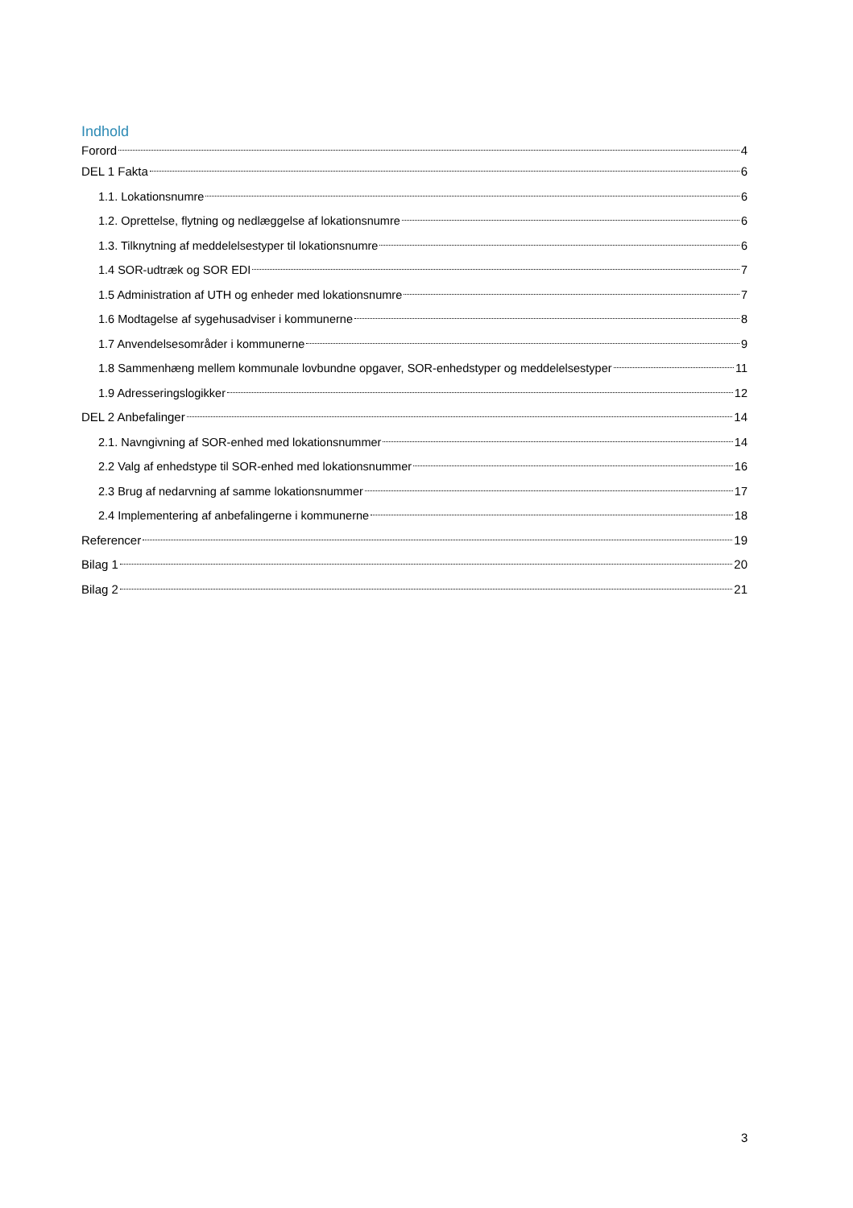Indhold
Forord 4
DEL 1 Fakta 6
1.1. Lokationsnumre 6
1.2. Oprettelse, flytning og nedlæggelse af lokationsnumre 6
1.3. Tilknytning af meddelelsestyper til lokationsnumre 6
1.4 SOR-udtræk og SOR EDI 7
1.5 Administration af UTH og enheder med lokationsnumre 7
1.6 Modtagelse af sygehusadviser i kommunerne 8
1.7 Anvendelsesområder i kommunerne 9
1.8 Sammenhæng mellem kommunale lovbundne opgaver, SOR-enhedstyper og meddelelsestyper 11
1.9 Adresseringslogikker 12
DEL 2 Anbefalinger 14
2.1. Navngivning af SOR-enhed med lokationsnummer 14
2.2 Valg af enhedstype til SOR-enhed med lokationsnummer 16
2.3 Brug af nedarvning af samme lokationsnummer 17
2.4 Implementering af anbefalingerne i kommunerne 18
Referencer 19
Bilag 1 20
Bilag 2 21
3